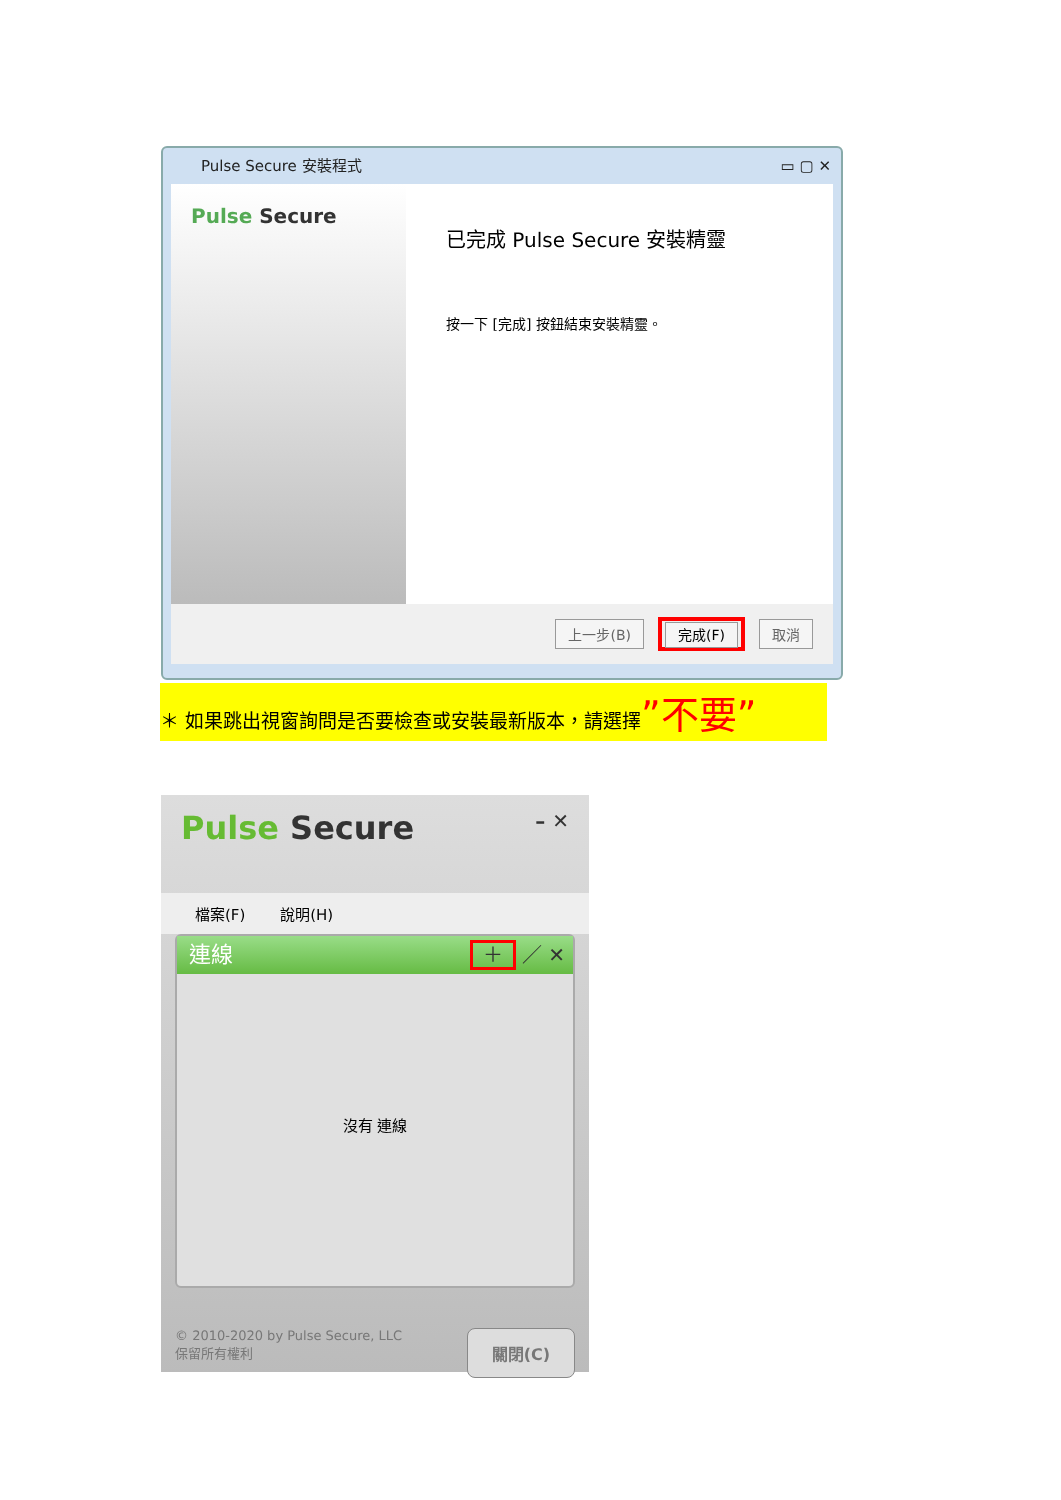Pulse Secure 安裝程式 ▭ ▢ ✕
Pulse Secure
已完成 Pulse Secure 安裝精靈
按一下 [完成] 按鈕結束安裝精靈。
上一步(B) 完成(F) 取消
＊ 如果跳出視窗詢問是否要檢查或安裝最新版本，請選擇”不要”
Pulse Secure – ✕
檔案(F) 說明(H)
連線
＋ ／ ✕
沒有 連線
© 2010-2020 by Pulse Secure, LLC
保留所有權利
關閉(C)